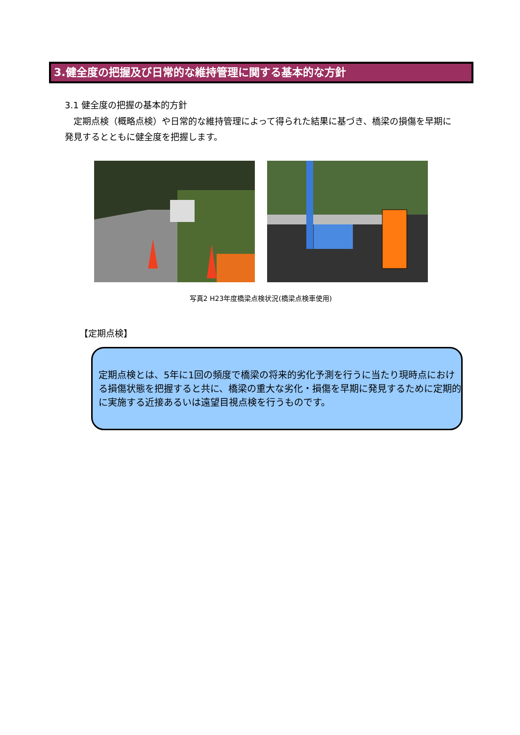3.健全度の把握及び日常的な維持管理に関する基本的な方針
3.1 健全度の把握の基本的方針
定期点検（概略点検）や日常的な維持管理によって得られた結果に基づき、橋梁の損傷を早期に発見するとともに健全度を把握します。
写真2 H23年度橋梁点検状況(橋梁点検車使用)
【定期点検】
定期点検とは、5年に1回の頻度で橋梁の将来的劣化予測を行うに当たり現時点における損傷状態を把握すると共に、橋梁の重大な劣化・損傷を早期に発見するために定期的に実施する近接あるいは遠望目視点検を行うものです。